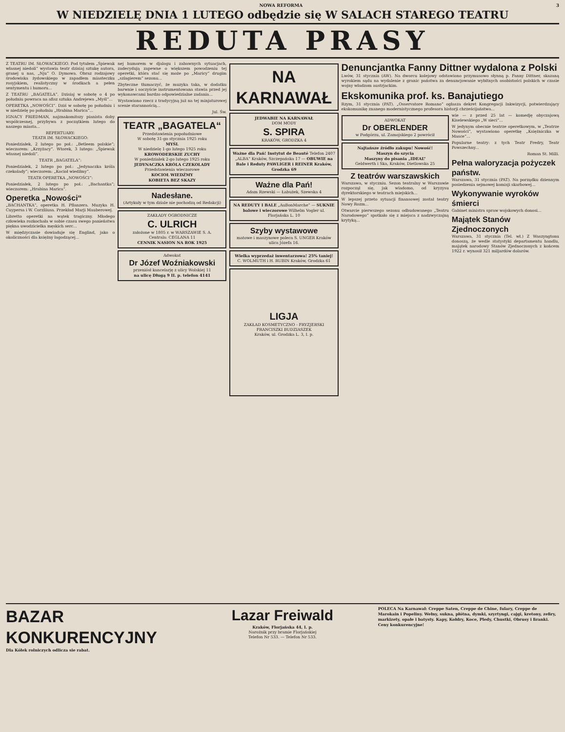NOWA REFORMA 3
W NIEDZIELĘ DNIA 1 LUTEGO odbędzie się W SALACH STAREGO TEATRU
REDUTA PRASY
Z TEATRU IM. SŁOWACKIEGO. Pod tytułem „Śpiewak własnej niedoli“ wystawia teatr dzisiaj sztukę autora, granej u nas, „Nju“ O. Dymowa. Obraz rodzajowy środowiska żydowskiego w zapadłem miasteczku rosyjskiem, realistyczny w środkach a pełen sentymentu i humoru...
Z TEATRU „BAGATELA“. Dzisiaj w sobotę o 4 po południu powraca na afisz sztuka Andrejewa „Myśl“...
OPERETKA „NOWOŚCI“. Dziś w sobotę po południu i w niedzielę po południu „Hrabina Marica“...
IGNACY FRIEDMAN, najznakomitszy pianista doby współczesnej, przybywa z początkiem lutego do naszego miasta...
REPERTUARY:
TEATR IM. SŁOWACKIEGO:
Poniedziałek, 2 lutego po poł.: „Betleem polskie“; wieczorem: „Krzyżacy“. Wtorek, 3 lutego: „Śpiewak własnej niedoli“.
TEATR „BAGATELA“:
Poniedziałek, 2 lutego po poł.: „Jedynaczka króla czekolady“; wieczorem: „Kocioł wiedźmy“.
TEATR OPERETKA „NOWOŚCI“:
Poniedziałek, 2 lutego po poł.: „Bachantka“; wieczorem: „Hrabina Marica“.
Operetka „Nowości“
„BACHANTKA“, operetka H. Pflanzera. Muzyka H. Cuypersa i W. Corzliiusa. Przekład Marji Mauberowej.
Libretto operetki na wątek tragiczny. Młodego człowieka rozkochała w sobie czasu swego panieństwa piękna uwodzicielka męskich serc...
W międzyczasie dowiaduje się Englind, jako o okoliczności dla księżny łagodzącej...
nej humorem w djalogu i zabawnych sytuacjach, zadecydują zapewne o większem powodzeniu tej operetki, która stać się może po „Maricy“ drugim „szlagierem“ sezonu...
Zbyteczne tłumaczyć, że muzyka taka, w dodatku barwnie i soczyście instrumentowana stawia przed jej wykonawcami bardzo odpowiedzialne zadania...
Wystawiono rzecz z tradycyjną już na tej minjaturowej scenie starannością...
Jul. Św.
TEATR „BAGATELA“
Przedstawienia popołudniowe
W sobotę 31-go stycznia 1925 roku
MYŚL
W niedzielę 1-go lutego 1925 roku
KROWODERSKIE ZUCHY
W poniedziałek 2-go lutego 1925 roku
JEDYNACZKA KRÓLA CZEKOLADY
Przedstawienia wieczorowe
KOCIOŁ WIEDŹMY
KOBIETA BEZ SKAZY
Nadesłane.
(Artykuły w tym dziale nie pochodzą od Redakcji)
ZAKŁADY OGRODNICZE
C. ULRICH
założone w 1805 r. w WARSZAWIE S. A.
Centrala: CEGLANA 11
CENNIK NASION NA ROK 1925
Adwokat
Dr Józef Woźniakowski
przeniósł kancelarję z ulicy Wolskiej 11
na ulicę Długą 9 II. p. telefon 4141
NA KARNAWAŁ
JEDWABIE NA KARNAWAŁ
DOM MODY
S. SPIRA
KRAKÓW, GRODZKA 4
Ważne dla Pań! Instytut de Beauté Telefon 2407 „ALBA“ Kraków, Szczepańska 17 — OBUWIE na Bale i Reduty PAWLIGER i REINER Kraków, Grodzka 69
Ważne dla Pań!
Adam Rzewski — Łabużek, Szewska 4
NA REDUTY I BALE „AuBonMarche“ — SUKNIE balowe i wieczorowe Wilhelm Vogler ul. Florjańska L. 10
Szyby wystawowe
matowe i maszynowe poleca S. UNGER Kraków ulica Józefa 16.
Wielka wyprzedaż inwentarzowa! 25% taniej!
C. WOLMUTH i H. RUBIN Kraków, Grodzka 61
LIGJA
ZAKŁAD KOSMETYCZNO - FRYZJERSKI
FRANCISZKI BUDZIASZEK
Kraków, ul. Grodzka L. 3, I. p.
Denuncjantka Fanny Dittner wydalona z Polski
Lwów, 31 stycznia (AW). Na dworcu kolejowy odstawiono przymusowo słynną p. Fanny Dittner, skazaną wyrokiem sądu na wydalenie z granic państwa za denuncjowanie wybitnych osobistości polskich w czasie wojny władzom austrjackim.
Ekskomunika prof. ks. Banajutiego
Rzym, 31 stycznia (PAT). „Osservatore Romano“ ogłasza dekret Kongregacji Inkwizycji, potwierdzający ekskomunikę znanego modernistycznego profesora historji chrześcijaństwa...
ADWOKAT
Dr OBERLENDER
w Podgórzu, ul. Zamojskiego 2 powrócił
Najtańsze źródło zakupu! Nowość!
Maszyn do szycia
Maszyny do pisania „IDEAL“
Geldwerth i Ska, Kraków, Dietlowska 25
Z teatrów warszawskich
Warszawa, w styczniu. Sezon teatralny w Warszawie rozpoczął się, jak wiadomo, od kryzysu dyrektorskiego w teatrach miejskich...
W lepszej przeto sytuacji finansowej został teatry Nowy Rozm...
Otwarcie pierwszego sezonu odbudowanego „Teatru Narodowego“ spotkało się z miejsca z nadzwyczajną krytyką...
wie — z przed 25 lat — komedję obyczajową Kiselewskiego „W sieci“...
W jedynym obecnie teatrze operetkowym, w „Teatrze Nowości“, wystawiono operetkę „Księżniczka w Masce“...
Popularne teatry: z tych Teatr Fredry, Teatr Powszechny...
Roman St. Milli.
Pełna waloryzacja pożyczek państw.
Warszawa, 31 stycznia (PAT). Na porządku dziennym posiedzenia sejmowej komisji skarbowej...
Wykonywanie wyroków śmierci
Gabinet ministra spraw wojskowych donosi...
Majątek Stanów Zjednoczonych
Warszawa, 31 stycznia (Tel. wł.) Z Waszyngtonu donoszą, że wedle statystyki departamentu handlu, majątek narodowy Stanów Zjednoczonych z końcem 1922 r. wynosił 321 miljardów dolarów.
BAZAR KONKURENCYJNY
Dla Kółek rolniczych odlicza sie rabat.
Lazar Freiwald
Kraków, Florjańska 44, I. p.
Narożnik przy bramie Florjańskiej
Telefon Nr 533. — Telefon Nr 533.
POLECA Na Karnawał: Creppe Saten, Creppe de Chine, fulary, Creppe de Marokain i Popeliny. Wełny, sukna, płótna, dymki, szyrtyngi, cajgi, kretony, zefiry, markizety, opałe i batysty. Kapy, Kołdry, Koce, Pledy, Chustki, Obrusy i firanki.
Ceny konkurencyjne!